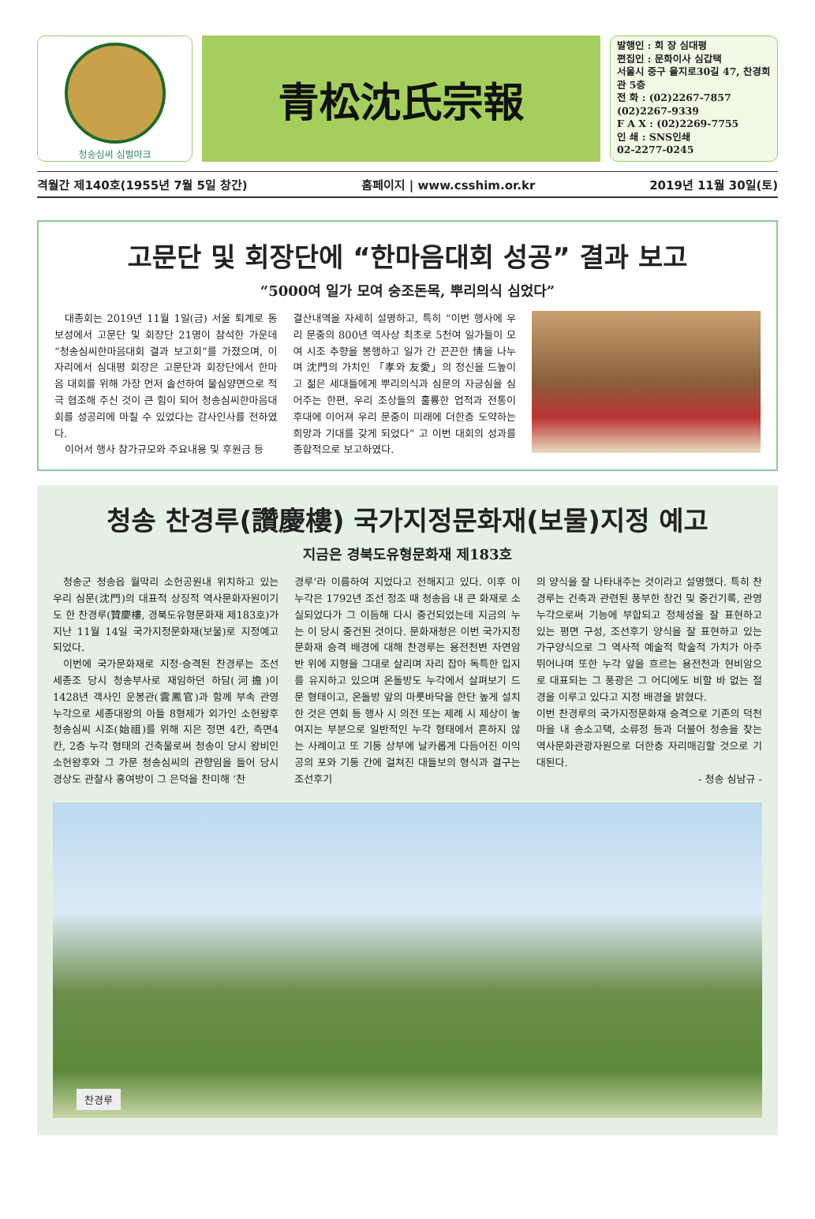청송심씨 심벌마크
青松沈氏宗報
발행인 : 회 장 심대평
편집인 : 문화이사 심갑택
서울시 중구 을지로30길 47, 찬경회관 5층
전 화 : (02)2267-7857
(02)2267-9339
F A X : (02)2269-7755
인 쇄 : SNS인쇄
02-2277-0245
격월간 제140호(1955년 7월 5일 창간) 홈페이지 | www.csshim.or.kr 2019년 11월 30일(토)
고문단 및 회장단에 “한마음대회 성공” 결과 보고
“5000여 일가 모여 숭조돈목, 뿌리의식 심었다”
대종회는 2019년 11월 1일(금) 서울 퇴계로 동보성에서 고문단 및 회장단 21명이 참석한 가운데 “청송심씨한마음대회 결과 보고회”를 가졌으며, 이 자리에서 심대평 회장은 고문단과 회장단에서 한마음 대회를 위해 가장 먼저 솔선하여 물심양면으로 적극 협조해 주신 것이 큰 힘이 되어 청송심씨한마음대회를 성공리에 마칠 수 있었다는 감사인사를 전하였다.
이어서 행사 참가규모와 주요내용 및 후원금 등
결산내역을 자세히 설명하고, 특히 “이번 행사에 우리 문중의 800년 역사상 최초로 5천여 일가들이 모여 시조 추향을 봉행하고 일가 간 끈끈한 情을 나누며 沈門의 가치인 「孝와 友愛」의 정신을 드높이고 젊은 세대들에게 뿌리의식과 심문의 자긍심을 심어주는 한편, 우리 조상들의 훌륭한 업적과 전통이 후대에 이어져 우리 문중이 미래에 더한층 도약하는 희망과 기대를 갖게 되었다” 고 이번 대회의 성과를 종합적으로 보고하였다.
청송 찬경루(讚慶樓) 국가지정문화재(보물)지정 예고
지금은 경북도유형문화재 제183호
청송군 청송읍 월막리 소헌공원내 위치하고 있는 우리 심문(沈門)의 대표적 상징적 역사문화자원이기도 한 찬경루(贊慶樓, 경북도유형문화재 제183호)가 지난 11월 14일 국가지정문화재(보물)로 지정예고 되었다.
이번에 국가문화재로 지정·승격된 찬경루는 조선 세종조 당시 청송부사로 재임하던 하담(河擔)이 1428년 객사인 운봉관(雲鳳官)과 함께 부속 관영 누각으로 세종대왕의 아들 8형제가 외가인 소헌왕후 청송심씨 시조(始祖)를 위해 지은 정면 4칸, 측면4칸, 2층 누각 형태의 건축물로써 청송이 당시 왕비인 소헌왕후와 그 가문 청송심씨의 관향임을 들어 당시 경상도 관찰사 홍여방이 그 은덕을 찬미해 ‘찬
경루’라 이름하여 지었다고 전해지고 있다. 이후 이 누각은 1792년 조선 정조 때 청송읍 내 큰 화재로 소실되었다가 그 이듬해 다시 중건되었는데 지금의 누는 이 당시 중건된 것이다. 문화재청은 이번 국가지정문화재 승격 배경에 대해 찬경루는 용전천변 자연암반 위에 지형을 그대로 살리며 자리 잡아 독특한 입지를 유지하고 있으며 온돌방도 누각에서 살펴보기 드문 형태이고, 온돌방 앞의 마룻바닥을 한단 높게 설치한 것은 연회 등 행사 시 의전 또는 제례 시 제상이 놓여지는 부분으로 일반적인 누각 형태에서 흔하지 않는 사례이고 또 기둥 상부에 날카롭게 다듬어진 이익공의 포와 기둥 간에 걸쳐진 대들보의 형식과 결구는 조선후기
의 양식을 잘 나타내주는 것이라고 설명했다. 특히 찬경루는 건축과 관련된 풍부한 창건 및 중건기록, 관영 누각으로써 기능에 부합되고 정체성을 잘 표현하고 있는 평면 구성, 조선후기 양식을 잘 표현하고 있는 가구양식으로 그 역사적 예술적 학술적 가치가 아주 뛰어나며 또한 누각 앞을 흐르는 용전천과 현비암으로 대표되는 그 풍광은 그 어디에도 비할 바 없는 절경을 이루고 있다고 지정 배경을 밝혔다.
이번 찬경루의 국가지정문화재 승격으로 기존의 덕천마을 내 송소고택, 소류정 등과 더불어 청송을 찾는 역사문화관광자원으로 더한층 자리매김할 것으로 기대된다.
- 청송 심남규 -
찬경루